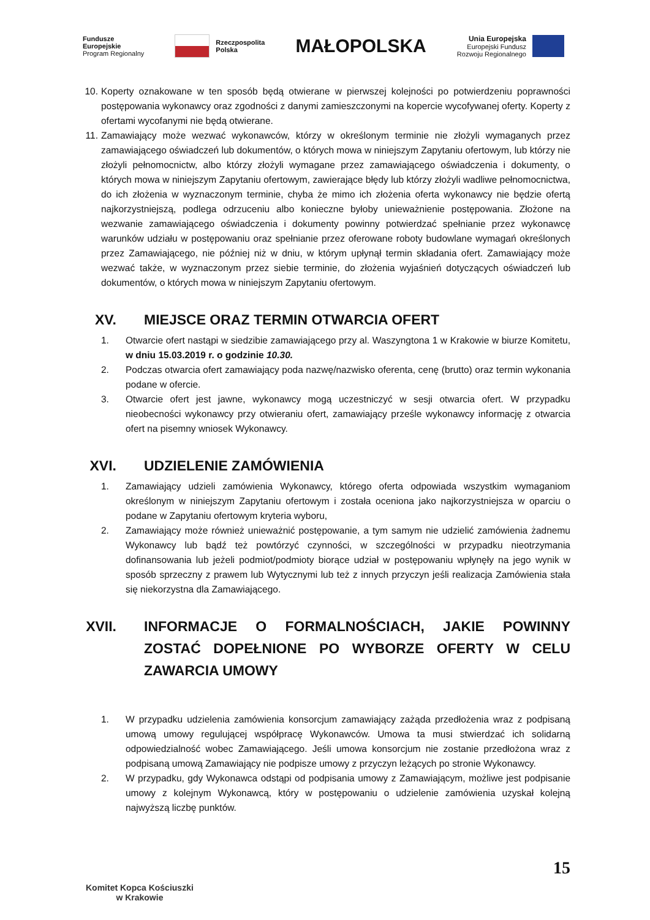Fundusze
Europejskie
Program Regionalny
Rzeczpospolita
Polska
MAŁOPOLSKA
Unia Europejska
Europejski Fundusz
Rozwoju Regionalnego
10. Koperty oznakowane w ten sposób będą otwierane w pierwszej kolejności po potwierdzeniu poprawności postępowania wykonawcy oraz zgodności z danymi zamieszczonymi na kopercie wycofywanej oferty. Koperty z ofertami wycofanymi nie będą otwierane.
11. Zamawiający może wezwać wykonawców, którzy w określonym terminie nie złożyli wymaganych przez zamawiającego oświadczeń lub dokumentów, o których mowa w niniejszym Zapytaniu ofertowym, lub którzy nie złożyli pełnomocnictw, albo którzy złożyli wymagane przez zamawiającego oświadczenia i dokumenty, o których mowa w niniejszym Zapytaniu ofertowym, zawierające błędy lub którzy złożyli wadliwe pełnomocnictwa, do ich złożenia w wyznaczonym terminie, chyba że mimo ich złożenia oferta wykonawcy nie będzie ofertą najkorzystniejszą, podlega odrzuceniu albo konieczne byłoby unieważnienie postępowania. Złożone na wezwanie zamawiającego oświadczenia i dokumenty powinny potwierdzać spełnianie przez wykonawcę warunków udziału w postępowaniu oraz spełnianie przez oferowane roboty budowlane wymagań określonych przez Zamawiającego, nie później niż w dniu, w którym upłynął termin składania ofert. Zamawiający może wezwać także, w wyznaczonym przez siebie terminie, do złożenia wyjaśnień dotyczących oświadczeń lub dokumentów, o których mowa w niniejszym Zapytaniu ofertowym.
XV. MIEJSCE ORAZ TERMIN OTWARCIA OFERT
1. Otwarcie ofert nastąpi w siedzibie zamawiającego przy al. Waszyngtona 1 w Krakowie w biurze Komitetu, w dniu 15.03.2019 r. o godzinie 10.30.
2. Podczas otwarcia ofert zamawiający poda nazwę/nazwisko oferenta, cenę (brutto) oraz termin wykonania podane w ofercie.
3. Otwarcie ofert jest jawne, wykonawcy mogą uczestniczyć w sesji otwarcia ofert. W przypadku nieobecności wykonawcy przy otwieraniu ofert, zamawiający prześle wykonawcy informację z otwarcia ofert na pisemny wniosek Wykonawcy.
XVI. UDZIELENIE ZAMÓWIENIA
1. Zamawiający udzieli zamówienia Wykonawcy, którego oferta odpowiada wszystkim wymaganiom określonym w niniejszym Zapytaniu ofertowym i została oceniona jako najkorzystniejsza w oparciu o podane w Zapytaniu ofertowym kryteria wyboru,
2. Zamawiający może również unieważnić postępowanie, a tym samym nie udzielić zamówienia żadnemu Wykonawcy lub bądź też powtórzyć czynności, w szczególności w przypadku nieotrzymania dofinansowania lub jeżeli podmiot/podmioty biorące udział w postępowaniu wpłynęły na jego wynik w sposób sprzeczny z prawem lub Wytycznymi lub też z innych przyczyn jeśli realizacja Zamówienia stała się niekorzystna dla Zamawiającego.
XVII. INFORMACJE O FORMALNOŚCIACH, JAKIE POWINNY ZOSTAĆ DOPEŁNIONE PO WYBORZE OFERTY W CELU ZAWARCIA UMOWY
1. W przypadku udzielenia zamówienia konsorcjum zamawiający zażąda przedłożenia wraz z podpisaną umową umowy regulującej współpracę Wykonawców. Umowa ta musi stwierdzać ich solidarną odpowiedzialność wobec Zamawiającego. Jeśli umowa konsorcjum nie zostanie przedłożona wraz z podpisaną umową Zamawiający nie podpisze umowy z przyczyn leżących po stronie Wykonawcy.
2. W przypadku, gdy Wykonawca odstąpi od podpisania umowy z Zamawiającym, możliwe jest podpisanie umowy z kolejnym Wykonawcą, który w postępowaniu o udzielenie zamówienia uzyskał kolejną najwyższą liczbę punktów.
Komitet Kopca Kościuszki
w Krakowie
15